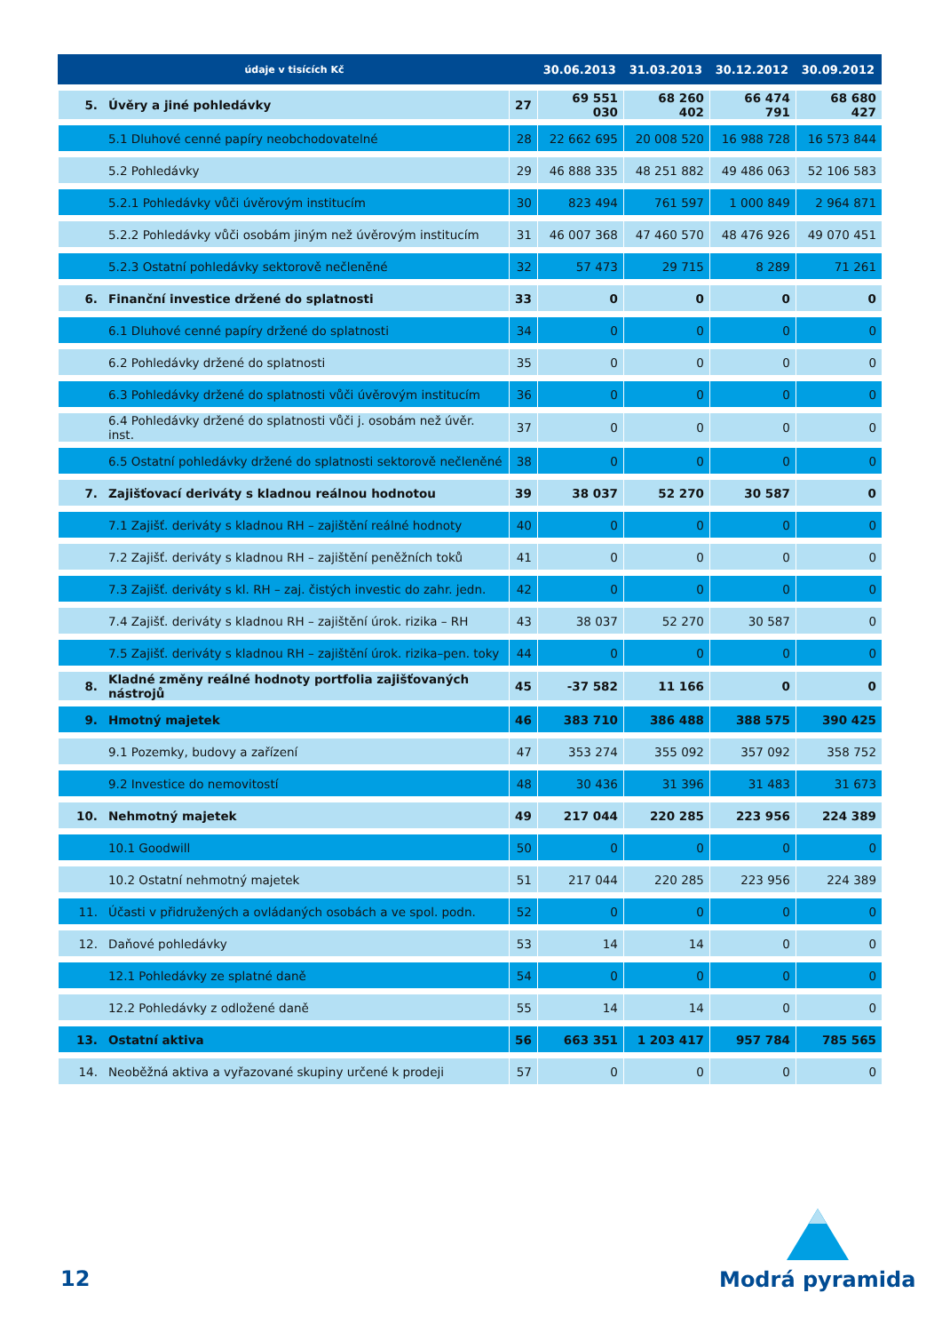| údaje v tisících Kč | | | 30.06.2013 | 31.03.2013 | 30.12.2012 | 30.09.2012 |
| --- | --- | --- | --- | --- | --- | --- |
| 5. | Úvěry a jiné pohledávky | 27 | 69 551 030 | 68 260 402 | 66 474 791 | 68 680 427 |
| | 5.1 Dluhové cenné papíry neobchodovatelné | 28 | 22 662 695 | 20 008 520 | 16 988 728 | 16 573 844 |
| | 5.2 Pohledávky | 29 | 46 888 335 | 48 251 882 | 49 486 063 | 52 106 583 |
| | 5.2.1 Pohledávky vůči úvěrovým institucím | 30 | 823 494 | 761 597 | 1 000 849 | 2 964 871 |
| | 5.2.2 Pohledávky vůči osobám jiným než úvěrovým institucím | 31 | 46 007 368 | 47 460 570 | 48 476 926 | 49 070 451 |
| | 5.2.3 Ostatní pohledávky sektorově nečleněné | 32 | 57 473 | 29 715 | 8 289 | 71 261 |
| 6. | Finanční investice držené do splatnosti | 33 | 0 | 0 | 0 | 0 |
| | 6.1 Dluhové cenné papíry držené do splatnosti | 34 | 0 | 0 | 0 | 0 |
| | 6.2 Pohledávky držené do splatnosti | 35 | 0 | 0 | 0 | 0 |
| | 6.3 Pohledávky držené do splatnosti vůči úvěrovým institucím | 36 | 0 | 0 | 0 | 0 |
| | 6.4 Pohledávky držené do splatnosti vůči j. osobám než úvěr. inst. | 37 | 0 | 0 | 0 | 0 |
| | 6.5 Ostatní pohledávky držené do splatnosti sektorově nečleněné | 38 | 0 | 0 | 0 | 0 |
| 7. | Zajišťovací deriváty s kladnou reálnou hodnotou | 39 | 38 037 | 52 270 | 30 587 | 0 |
| | 7.1 Zajišť. deriváty s kladnou RH – zajištění reálné hodnoty | 40 | 0 | 0 | 0 | 0 |
| | 7.2 Zajišť. deriváty s kladnou RH – zajištění peněžních toků | 41 | 0 | 0 | 0 | 0 |
| | 7.3 Zajišť. deriváty s kl. RH – zaj. čistých investic do zahr. jedn. | 42 | 0 | 0 | 0 | 0 |
| | 7.4 Zajišť. deriváty s kladnou RH – zajištění úrok. rizika – RH | 43 | 38 037 | 52 270 | 30 587 | 0 |
| | 7.5 Zajišť. deriváty s kladnou RH – zajištění úrok. rizika–pen. toky | 44 | 0 | 0 | 0 | 0 |
| 8. | Kladné změny reálné hodnoty portfolia zajišťovaných nástrojů | 45 | -37 582 | 11 166 | 0 | 0 |
| 9. | Hmotný majetek | 46 | 383 710 | 386 488 | 388 575 | 390 425 |
| | 9.1 Pozemky, budovy a zařízení | 47 | 353 274 | 355 092 | 357 092 | 358 752 |
| | 9.2 Investice do nemovitostí | 48 | 30 436 | 31 396 | 31 483 | 31 673 |
| 10. | Nehmotný majetek | 49 | 217 044 | 220 285 | 223 956 | 224 389 |
| | 10.1 Goodwill | 50 | 0 | 0 | 0 | 0 |
| | 10.2 Ostatní nehmotný majetek | 51 | 217 044 | 220 285 | 223 956 | 224 389 |
| 11. | Účasti v přidružených a ovládaných osobách a ve spol. podn. | 52 | 0 | 0 | 0 | 0 |
| 12. | Daňové pohledávky | 53 | 14 | 14 | 0 | 0 |
| | 12.1 Pohledávky ze splatné daně | 54 | 0 | 0 | 0 | 0 |
| | 12.2 Pohledávky z odložené daně | 55 | 14 | 14 | 0 | 0 |
| 13. | Ostatní aktiva | 56 | 663 351 | 1 203 417 | 957 784 | 785 565 |
| 14. | Neoběžná aktiva a vyřazované skupiny určené k prodeji | 57 | 0 | 0 | 0 | 0 |
12
Modrá pyramida